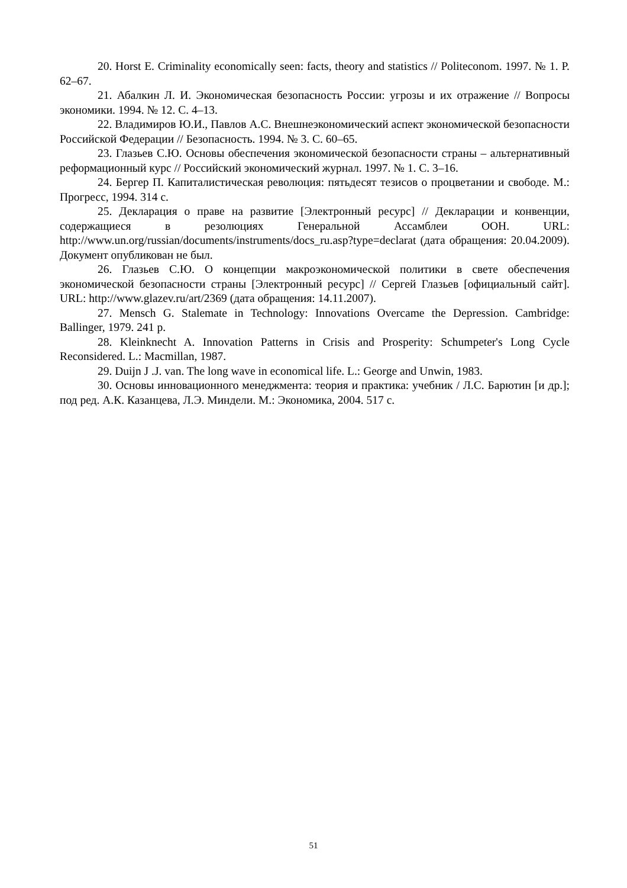20. Horst E. Criminality economically seen: facts, theory and statistics // Politeconom. 1997. № 1. P. 62–67.
21. Абалкин Л. И. Экономическая безопасность России: угрозы и их отражение // Вопросы экономики. 1994. № 12. С. 4–13.
22. Владимиров Ю.И., Павлов А.С. Внешнеэкономический аспект экономической безопасности Российской Федерации // Безопасность. 1994. № 3. С. 60–65.
23. Глазьев С.Ю. Основы обеспечения экономической безопасности страны – альтернативный реформационный курс // Российский экономический журнал. 1997. № 1. С. 3–16.
24. Бергер П. Капиталистическая революция: пятьдесят тезисов о процветании и свободе. М.: Прогресс, 1994. 314 с.
25. Декларация о праве на развитие [Электронный ресурс] // Декларации и конвенции, содержащиеся в резолюциях Генеральной Ассамблеи ООН. URL: http://www.un.org/russian/documents/instruments/docs_ru.asp?type=declarat (дата обращения: 20.04.2009). Документ опубликован не был.
26. Глазьев С.Ю. О концепции макроэкономической политики в свете обеспечения экономической безопасности страны [Электронный ресурс] // Сергей Глазьев [официальный сайт]. URL: http://www.glazev.ru/art/2369 (дата обращения: 14.11.2007).
27. Mensch G. Stalemate in Technology: Innovations Overcame the Depression. Cambridge: Ballinger, 1979. 241 p.
28. Kleinknecht A. Innovation Patterns in Crisis and Prosperity: Schumpeter's Long Cycle Reconsidered. L.: Macmillan, 1987.
29. Duijn J .J. van. The long wave in economical life. L.: George and Unwin, 1983.
30. Основы инновационного менеджмента: теория и практика: учебник / Л.С. Барютин [и др.]; под ред. А.К. Казанцева, Л.Э. Миндели. М.: Экономика, 2004. 517 с.
51